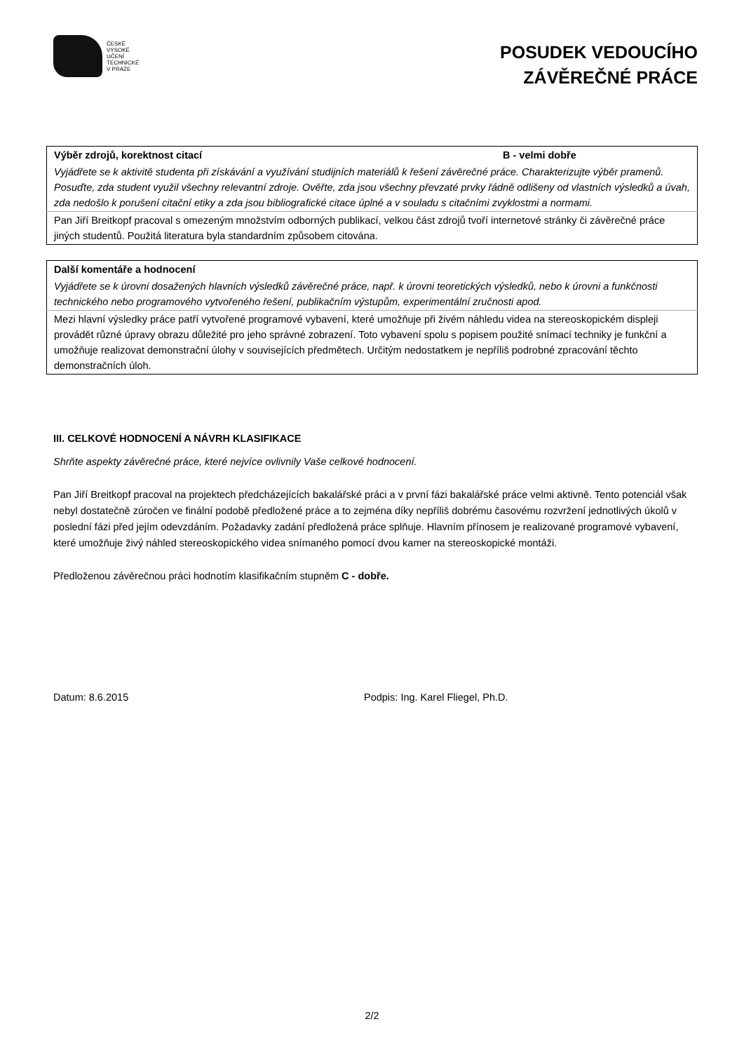ČESKÉ
VYSOKÉ
UČENÍ
TECHNICKÉ
V PRAZE
POSUDEK VEDOUCÍHO
ZÁVĚREČNÉ PRÁCE
| Výběr zdrojů, korektnost citací | B - velmi dobře |
| Vyjádřete se k aktivitě studenta při získávání a využívání studijních materiálů k řešení závěrečné práce. Charakterizujte výběr pramenů. Posuďte, zda student využil všechny relevantní zdroje. Ověřte, zda jsou všechny převzaté prvky řádně odlišeny od vlastních výsledků a úvah, zda nedošlo k porušení citační etiky a zda jsou bibliografické citace úplné a v souladu s citačními zvyklostmi a normami. | |
| Pan Jiří Breitkopf pracoval s omezeným množstvím odborných publikací, velkou část zdrojů tvoří internetové stránky či závěrečné práce jiných studentů. Použitá literatura byla standardním způsobem citována. | |
| Další komentáře a hodnocení |
| Vyjádřete se k úrovni dosažených hlavních výsledků závěrečné práce, např. k úrovni teoretických výsledků, nebo k úrovni a funkčnosti technického nebo programového vytvořeného řešení, publikačním výstupům, experimentální zručnosti apod. |
| Mezi hlavní výsledky práce patří vytvořené programové vybavení, které umožňuje při živém náhledu videa na stereoskopickém displeji provádět různé úpravy obrazu důležité pro jeho správné zobrazení. Toto vybavení spolu s popisem použité snímací techniky je funkční a umožňuje realizovat demonstrační úlohy v souvisejících předmětech. Určitým nedostatkem je nepříliš podrobné zpracování těchto demonstračních úloh. |
III. CELKOVÉ HODNOCENÍ A NÁVRH KLASIFIKACE
Shrňte aspekty závěrečné práce, které nejvíce ovlivnily Vaše celkové hodnocení.
Pan Jiří Breitkopf pracoval na projektech předcházejících bakalářské práci a v první fázi bakalářské práce velmi aktivně. Tento potenciál však nebyl dostatečně zúročen ve finální podobě předložené práce a to zejména díky nepříliš dobrému časovému rozvržení jednotlivých úkolů v poslední fázi před jejím odevzdáním. Požadavky zadání předložená práce splňuje. Hlavním přínosem je realizované programové vybavení, které umožňuje živý náhled stereoskopického videa snímaného pomocí dvou kamer na stereoskopické montáži.
Předloženou závěrečnou práci hodnotím klasifikačním stupněm C - dobře.
Datum: 8.6.2015 Podpis: Ing. Karel Fliegel, Ph.D.
2/2